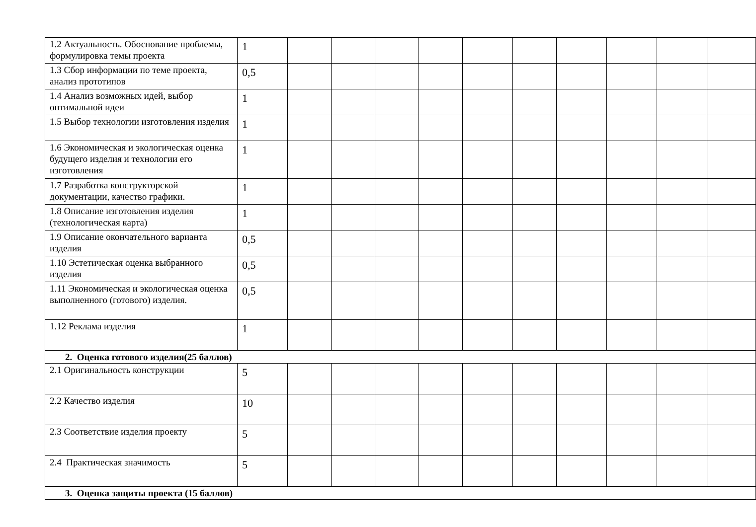| 1.2 Актуальность. Обоснование проблемы, формулировка темы проекта | 1 | | | | | | | | | | |
| 1.3 Сбор информации по теме проекта, анализ прототипов | 0,5 | | | | | | | | | | |
| 1.4 Анализ возможных идей, выбор оптимальной идеи | 1 | | | | | | | | | | |
| 1.5 Выбор технологии изготовления изделия | 1 | | | | | | | | | | |
| 1.6 Экономическая и экологическая оценка будущего изделия и технологии его изготовления | 1 | | | | | | | | | | |
| 1.7 Разработка конструкторской документации, качество графики. | 1 | | | | | | | | | | |
| 1.8 Описание изготовления изделия (технологическая карта) | 1 | | | | | | | | | | |
| 1.9 Описание окончательного варианта изделия | 0,5 | | | | | | | | | | |
| 1.10 Эстетическая оценка выбранного изделия | 0,5 | | | | | | | | | | |
| 1.11 Экономическая и экологическая оценка выполненного (готового) изделия. | 0,5 | | | | | | | | | | |
| 1.12 Реклама изделия | 1 | | | | | | | | | | |
| 2. Оценка готового изделия(25 баллов) | | | | | | | | | | | |
| 2.1 Оригинальность конструкции | 5 | | | | | | | | | | |
| 2.2 Качество изделия | 10 | | | | | | | | | | |
| 2.3 Соответствие изделия проекту | 5 | | | | | | | | | | |
| 2.4 Практическая значимость | 5 | | | | | | | | | | |
| 3. Оценка защиты проекта (15 баллов) | | | | | | | | | | | |